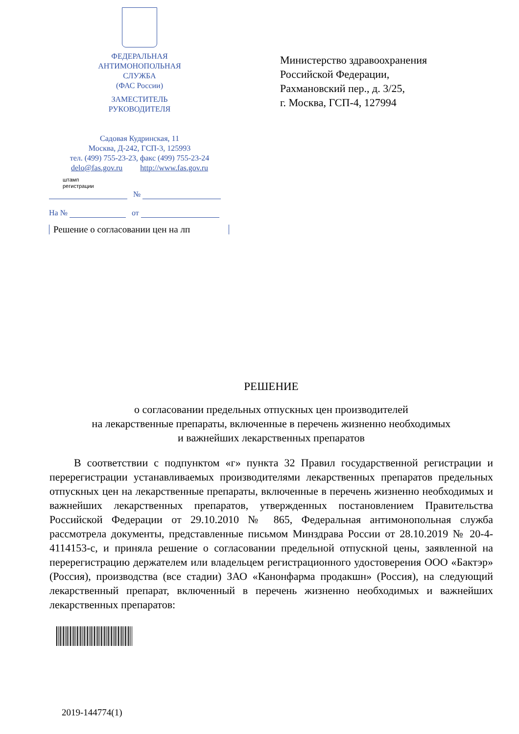ФЕДЕРАЛЬНАЯ
АНТИМОНОПОЛЬНАЯ
СЛУЖБА
(ФАС России)
ЗАМЕСТИТЕЛЬ
РУКОВОДИТЕЛЯ
Садовая Кудринская, 11
Москва, Д-242, ГСП-3, 125993
тел. (499) 755-23-23, факс (499) 755-23-24
delo@fas.gov.ru http://www.fas.gov.ru
штамп
регистрации
№
На № от
Решение о согласовании цен на лп
Министерство здравоохранения
Российской Федерации,
Рахмановский пер., д. 3/25,
г. Москва, ГСП-4, 127994
РЕШЕНИЕ
о согласовании предельных отпускных цен производителей
на лекарственные препараты, включенные в перечень жизненно необходимых
и важнейших лекарственных препаратов
В соответствии с подпунктом «г» пункта 32 Правил государственной регистрации и перерегистрации устанавливаемых производителями лекарственных препаратов предельных отпускных цен на лекарственные препараты, включенные в перечень жизненно необходимых и важнейших лекарственных препаратов, утвержденных постановлением Правительства Российской Федерации от 29.10.2010 № 865, Федеральная антимонопольная служба рассмотрела документы, представленные письмом Минздрава России от 28.10.2019 № 20-4-4114153-с, и приняла решение о согласовании предельной отпускной цены, заявленной на перерегистрацию держателем или владельцем регистрационного удостоверения ООО «Бактэр» (Россия), производства (все стадии) ЗАО «Канонфарма продакшн» (Россия), на следующий лекарственный препарат, включенный в перечень жизненно необходимых и важнейших лекарственных препаратов:
2019-144774(1)